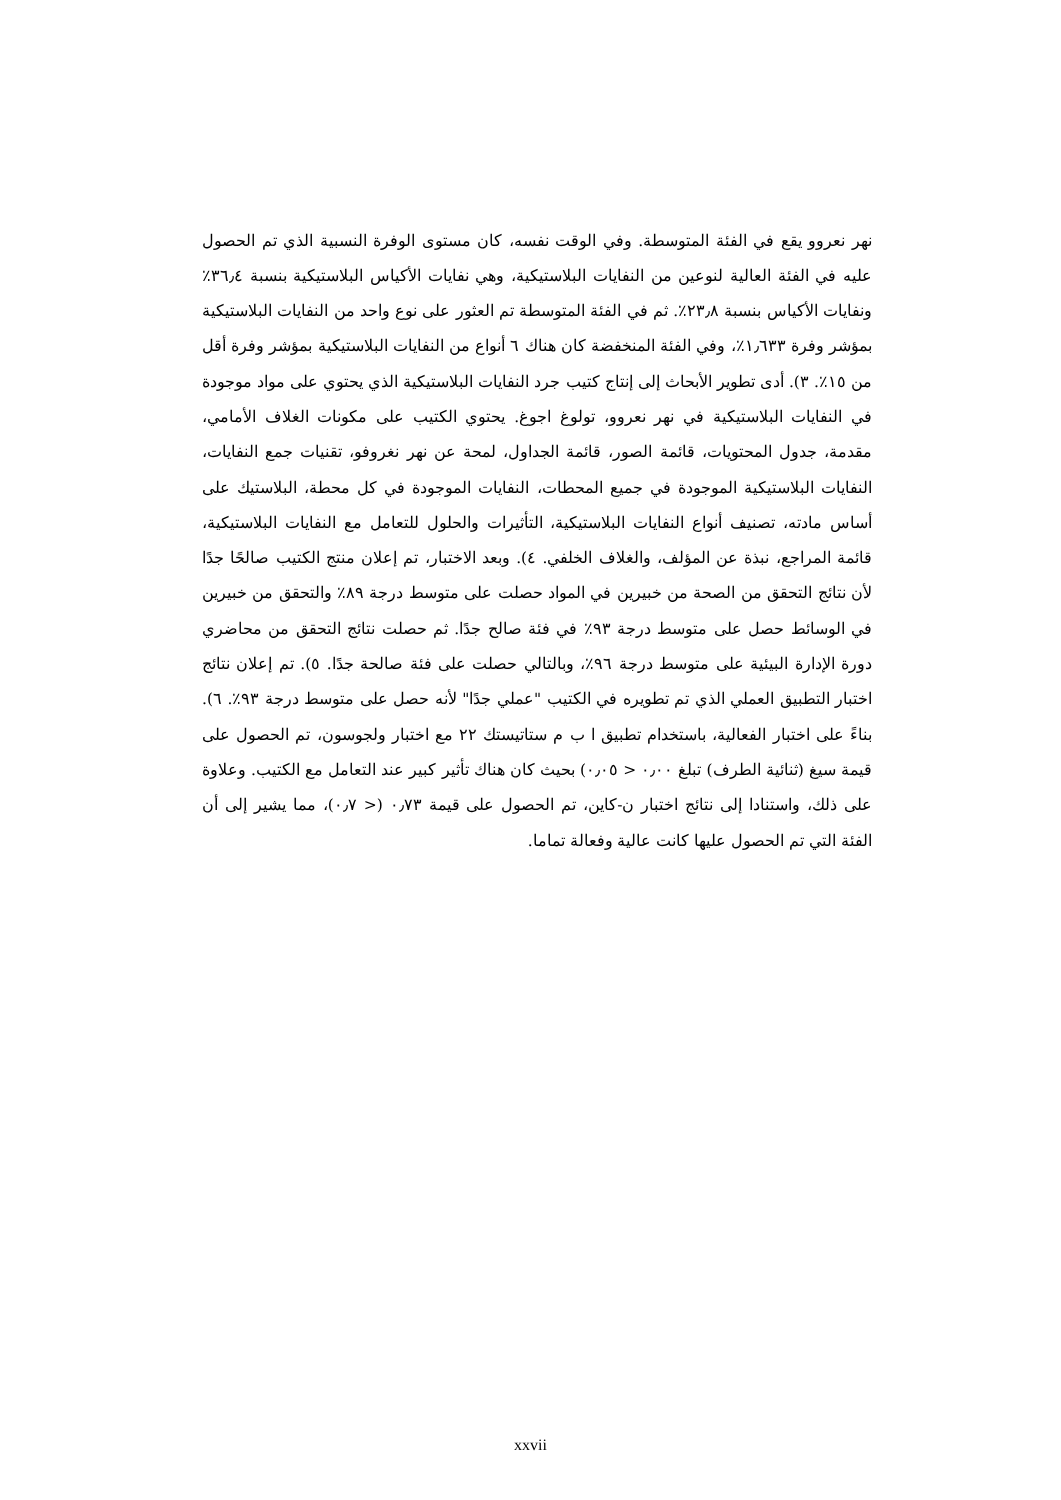نهر نعروو يقع في الفئة المتوسطة. وفي الوقت نفسه، كان مستوى الوفرة النسبية الذي تم الحصول عليه في الفئة العالية لنوعين من النفايات البلاستيكية، وهي نفايات الأكياس البلاستيكية بنسبة ٣٦٫٤٪ ونفايات الأكياس بنسبة ٢٣٫٨٪. ثم في الفئة المتوسطة تم العثور على نوع واحد من النفايات البلاستيكية بمؤشر وفرة ١٫٦٣٣٪، وفي الفئة المنخفضة كان هناك ٦ أنواع من النفايات البلاستيكية بمؤشر وفرة أقل من ١٥٪. ٣). أدى تطوير الأبحاث إلى إنتاج كتيب جرد النفايات البلاستيكية الذي يحتوي على مواد موجودة في النفايات البلاستيكية في نهر نعروو، تولوغ اجوغ. يحتوي الكتيب على مكونات الغلاف الأمامي، مقدمة، جدول المحتويات، قائمة الصور، قائمة الجداول، لمحة عن نهر نغروفو، تقنيات جمع النفايات، النفايات البلاستيكية الموجودة في جميع المحطات، النفايات الموجودة في كل محطة، البلاستيك على أساس مادته، تصنيف أنواع النفايات البلاستيكية، التأثيرات والحلول للتعامل مع النفايات البلاستيكية، قائمة المراجع، نبذة عن المؤلف، والغلاف الخلفي. ٤). وبعد الاختبار، تم إعلان منتج الكتيب صالحًا جدًا لأن نتائج التحقق من الصحة من خبيرين في المواد حصلت على متوسط درجة ٨٩٪ والتحقق من خبيرين في الوسائط حصل على متوسط درجة ٩٣٪ في فئة صالح جدًا. ثم حصلت نتائج التحقق من محاضري دورة الإدارة البيئية على متوسط درجة ٩٦٪، وبالتالي حصلت على فئة صالحة جدًا. ٥). تم إعلان نتائج اختبار التطبيق العملي الذي تم تطويره في الكتيب "عملي جدًا" لأنه حصل على متوسط درجة ٩٣٪. ٦). بناءً على اختبار الفعالية، باستخدام تطبيق ا ب م ستاتيستك ٢٢ مع اختبار ولجوسون، تم الحصول على قيمة سيغ (ثنائية الطرف) تبلغ ٠٫٠٠ < ٠٫٠٥) بحيث كان هناك تأثير كبير عند التعامل مع الكتيب. وعلاوة على ذلك، واستنادا إلى نتائج اختبار ن-كاين، تم الحصول على قيمة ٠٫٧٣ (< ٠٫٧)، مما يشير إلى أن الفئة التي تم الحصول عليها كانت عالية وفعالة تماما.
xxvii